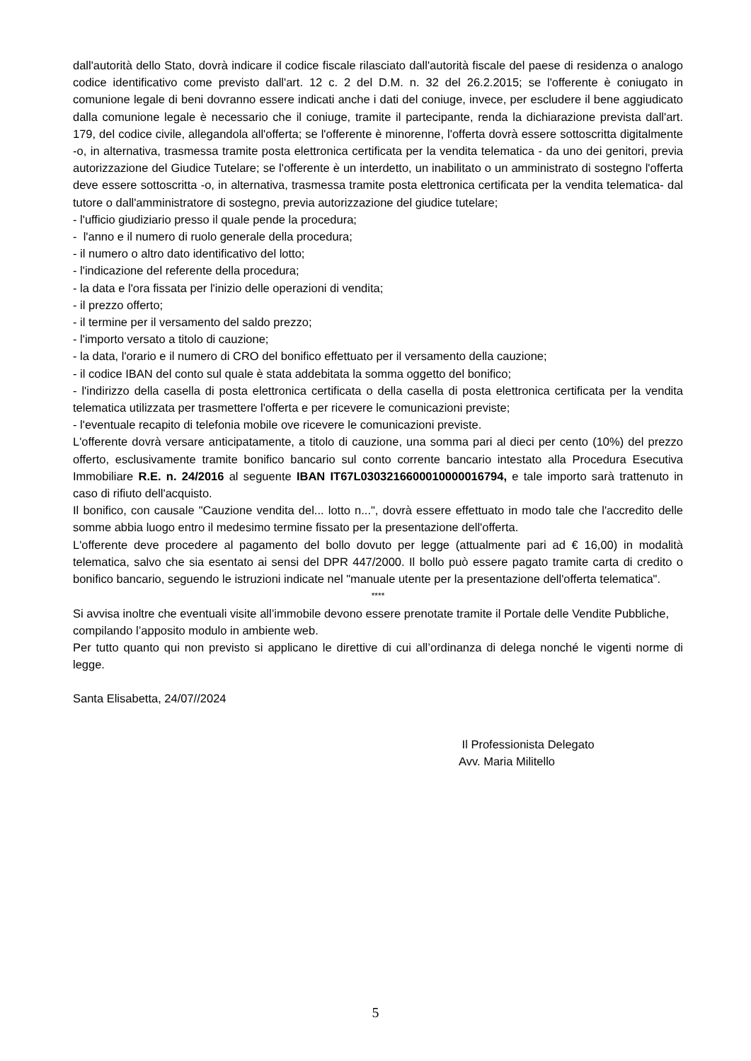dall'autorità dello Stato, dovrà indicare il codice fiscale rilasciato dall'autorità fiscale del paese di residenza o analogo codice identificativo come previsto dall'art. 12 c. 2 del D.M. n. 32 del 26.2.2015; se l'offerente è coniugato in comunione legale di beni dovranno essere indicati anche i dati del coniuge, invece, per escludere il bene aggiudicato dalla comunione legale è necessario che il coniuge, tramite il partecipante, renda la dichiarazione prevista dall'art. 179, del codice civile, allegandola all'offerta; se l'offerente è minorenne, l'offerta dovrà essere sottoscritta digitalmente -o, in alternativa, trasmessa tramite posta elettronica certificata per la vendita telematica - da uno dei genitori, previa autorizzazione del Giudice Tutelare; se l'offerente è un interdetto, un inabilitato o un amministrato di sostegno l'offerta deve essere sottoscritta -o, in alternativa, trasmessa tramite posta elettronica certificata per la vendita telematica- dal tutore o dall'amministratore di sostegno, previa autorizzazione del giudice tutelare;
- l'ufficio giudiziario presso il quale pende la procedura;
- l'anno e il numero di ruolo generale della procedura;
- il numero o altro dato identificativo del lotto;
- l'indicazione del referente della procedura;
- la data e l'ora fissata per l'inizio delle operazioni di vendita;
- il prezzo offerto;
- il termine per il versamento del saldo prezzo;
- l'importo versato a titolo di cauzione;
- la data, l'orario e il numero di CRO del bonifico effettuato per il versamento della cauzione;
- il codice IBAN del conto sul quale è stata addebitata la somma oggetto del bonifico;
- l'indirizzo della casella di posta elettronica certificata o della casella di posta elettronica certificata per la vendita telematica utilizzata per trasmettere l'offerta e per ricevere le comunicazioni previste;
- l'eventuale recapito di telefonia mobile ove ricevere le comunicazioni previste.
L'offerente dovrà versare anticipatamente, a titolo di cauzione, una somma pari al dieci per cento (10%) del prezzo offerto, esclusivamente tramite bonifico bancario sul conto corrente bancario intestato alla Procedura Esecutiva Immobiliare R.E. n. 24/2016 al seguente IBAN IT67L0303216600010000016794, e tale importo sarà trattenuto in caso di rifiuto dell'acquisto.
Il bonifico, con causale "Cauzione vendita del... lotto n...", dovrà essere effettuato in modo tale che l'accredito delle somme abbia luogo entro il medesimo termine fissato per la presentazione dell'offerta.
L'offerente deve procedere al pagamento del bollo dovuto per legge (attualmente pari ad € 16,00) in modalità telematica, salvo che sia esentato ai sensi del DPR 447/2000. Il bollo può essere pagato tramite carta di credito o bonifico bancario, seguendo le istruzioni indicate nel "manuale utente per la presentazione dell'offerta telematica".
****
Si avvisa inoltre che eventuali visite all’immobile devono essere prenotate tramite il Portale delle Vendite Pubbliche, compilando l’apposito modulo in ambiente web.
Per tutto quanto qui non previsto si applicano le direttive di cui all’ordinanza di delega nonché le vigenti norme di legge.
Santa Elisabetta, 24/07//2024
Il Professionista Delegato
Avv. Maria Militello
5